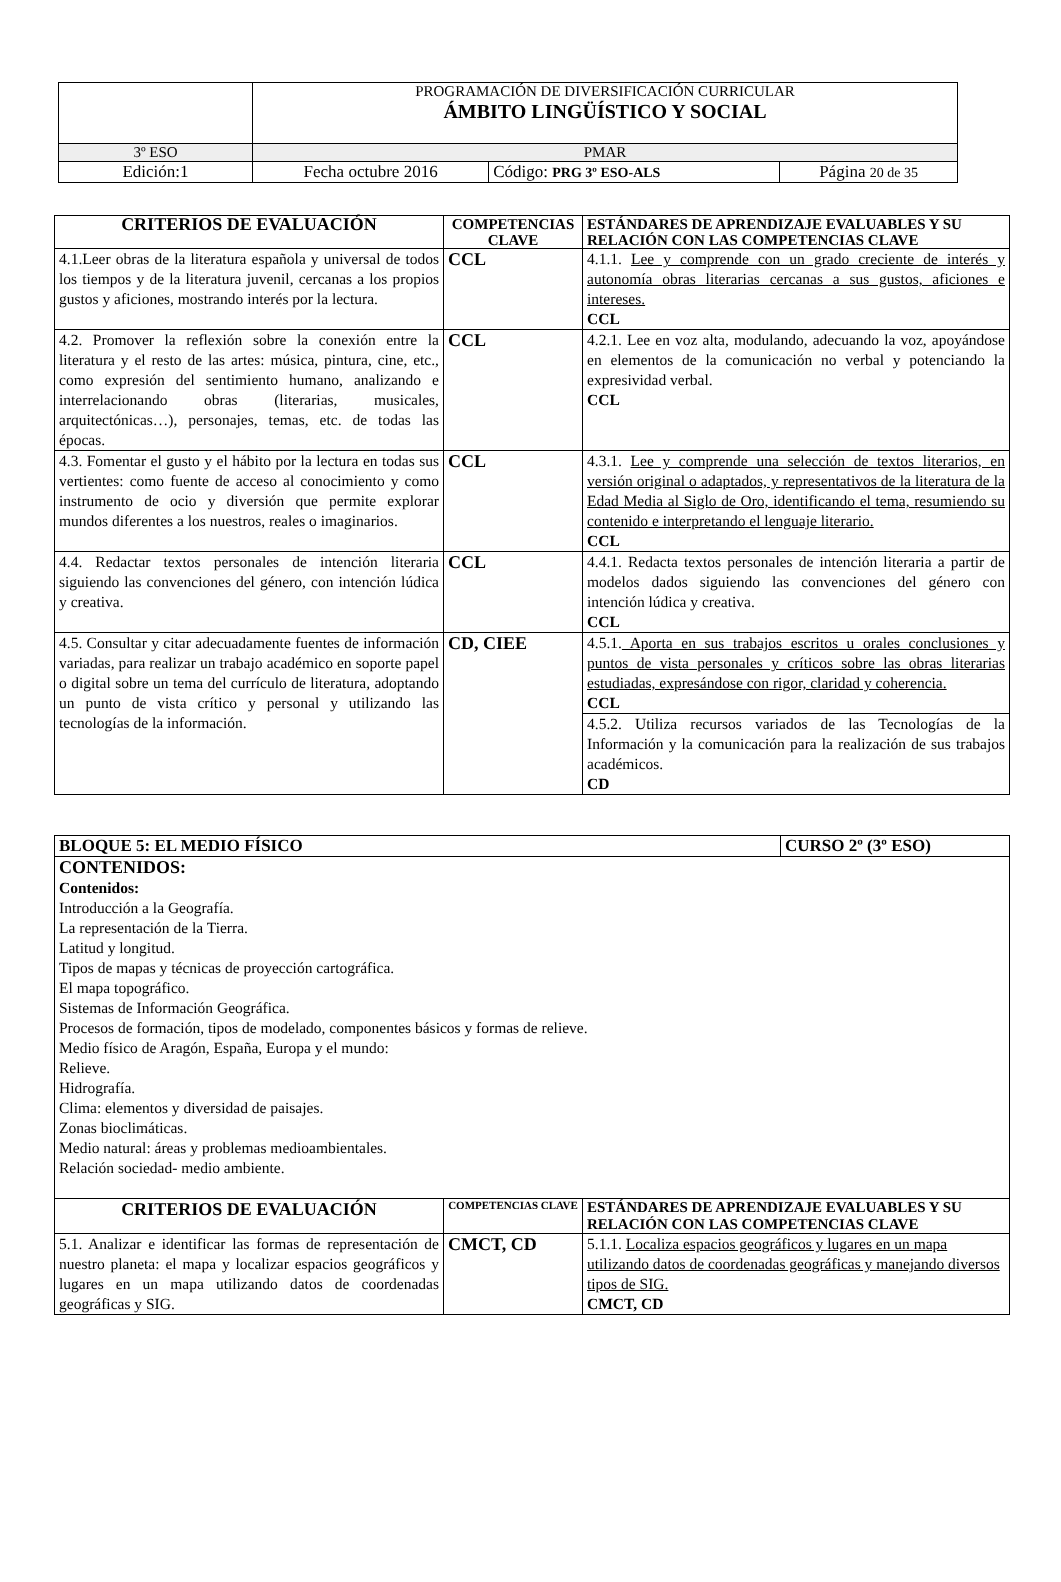| | PROGRAMACIÓN DE DIVERSIFICACIÓN CURRICULAR ÁMBITO LINGÜÍSTICO Y SOCIAL | | |
| 3º ESO | PMAR | | |
| Edición:1 | Fecha octubre 2016 | Código: PRG 3º ESO-ALS | Página 20 de 35 |
| CRITERIOS DE EVALUACIÓN | COMPETENCIAS CLAVE | ESTÁNDARES DE APRENDIZAJE EVALUABLES Y SU RELACIÓN CON LAS COMPETENCIAS CLAVE |
| --- | --- | --- |
| 4.1.Leer obras de la literatura española y universal de todos los tiempos y de la literatura juvenil, cercanas a los propios gustos y aficiones, mostrando interés por la lectura. | CCL | 4.1.1. Lee y comprende con un grado creciente de interés y autonomía obras literarias cercanas a sus gustos, aficiones e intereses. CCL |
| 4.2. Promover la reflexión sobre la conexión entre la literatura y el resto de las artes: música, pintura, cine, etc., como expresión del sentimiento humano, analizando e interrelacionando obras (literarias, musicales, arquitectónicas…), personajes, temas, etc. de todas las épocas. | CCL | 4.2.1. Lee en voz alta, modulando, adecuando la voz, apoyándose en elementos de la comunicación no verbal y potenciando la expresividad verbal. CCL |
| 4.3. Fomentar el gusto y el hábito por la lectura en todas sus vertientes: como fuente de acceso al conocimiento y como instrumento de ocio y diversión que permite explorar mundos diferentes a los nuestros, reales o imaginarios. | CCL | 4.3.1. Lee y comprende una selección de textos literarios, en versión original o adaptados, y representativos de la literatura de la Edad Media al Siglo de Oro, identificando el tema, resumiendo su contenido e interpretando el lenguaje literario. CCL |
| 4.4. Redactar textos personales de intención literaria siguiendo las convenciones del género, con intención lúdica y creativa. | CCL | 4.4.1. Redacta textos personales de intención literaria a partir de modelos dados siguiendo las convenciones del género con intención lúdica y creativa. CCL |
| 4.5. Consultar y citar adecuadamente fuentes de información variadas, para realizar un trabajo académico en soporte papel o digital sobre un tema del currículo de literatura, adoptando un punto de vista crítico y personal y utilizando las tecnologías de la información. | CD, CIEE | 4.5.1. Aporta en sus trabajos escritos u orales conclusiones y puntos de vista personales y críticos sobre las obras literarias estudiadas, expresándose con rigor, claridad y coherencia. CCL |
| | | 4.5.2. Utiliza recursos variados de las Tecnologías de la Información y la comunicación para la realización de sus trabajos académicos. CD |
| BLOQUE 5: EL MEDIO FÍSICO | | | CURSO 2º (3º ESO) |
| CONTENIDOS: Contenidos: Introducción a la Geografía. La representación de la Tierra. Latitud y longitud. Tipos de mapas y técnicas de proyección cartográfica. El mapa topográfico. Sistemas de Información Geográfica. Procesos de formación, tipos de modelado, componentes básicos y formas de relieve. Medio físico de Aragón, España, Europa y el mundo: Relieve. Hidrografía. Clima: elementos y diversidad de paisajes. Zonas bioclimáticas. Medio natural: áreas y problemas medioambientales. Relación sociedad- medio ambiente. | | | |
| CRITERIOS DE EVALUACIÓN | COMPETENCIAS CLAVE | ESTÁNDARES DE APRENDIZAJE EVALUABLES Y SU RELACIÓN CON LAS COMPETENCIAS CLAVE | |
| 5.1. Analizar e identificar las formas de representación de nuestro planeta: el mapa y localizar espacios geográficos y lugares en un mapa utilizando datos de coordenadas geográficas y SIG. | CMCT, CD | 5.1.1. Localiza espacios geográficos y lugares en un mapa utilizando datos de coordenadas geográficas y manejando diversos tipos de SIG. CMCT, CD | |